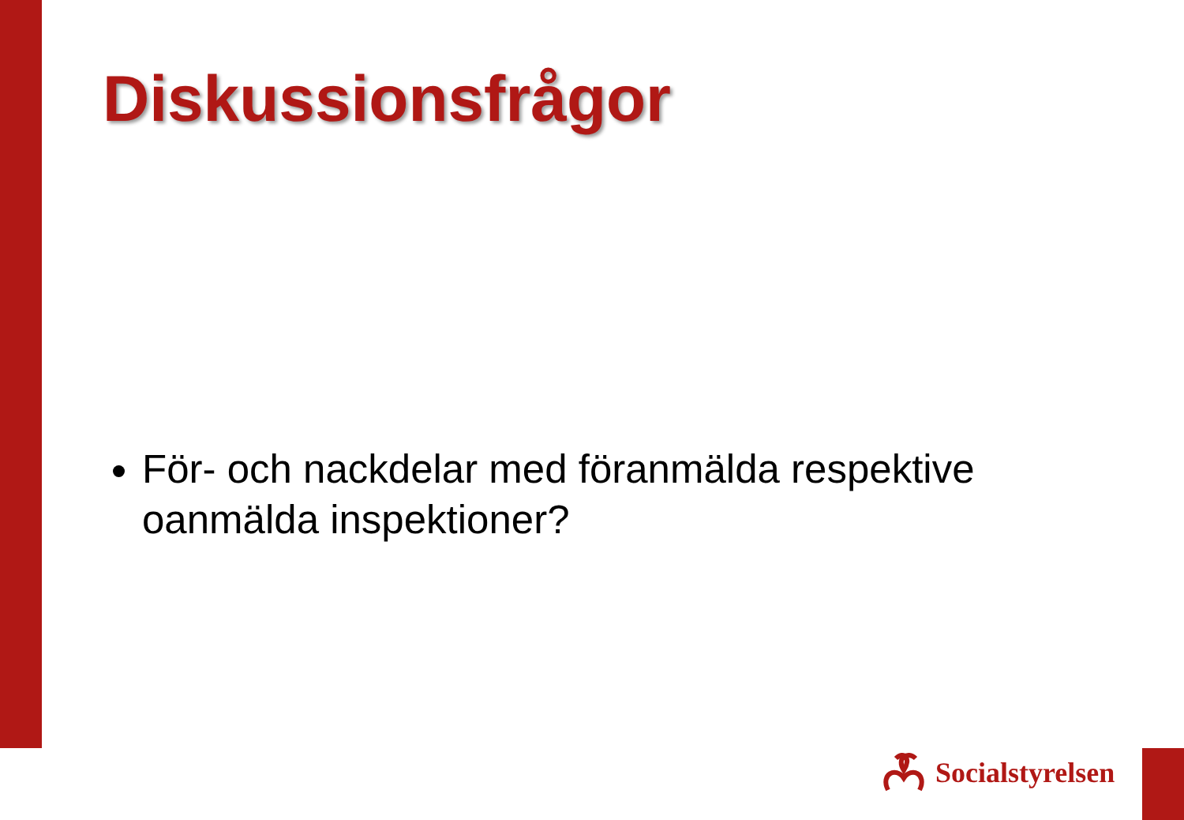Diskussionsfrågor
För- och nackdelar med föranmälda respektive oanmälda inspektioner?
Socialstyrelsen